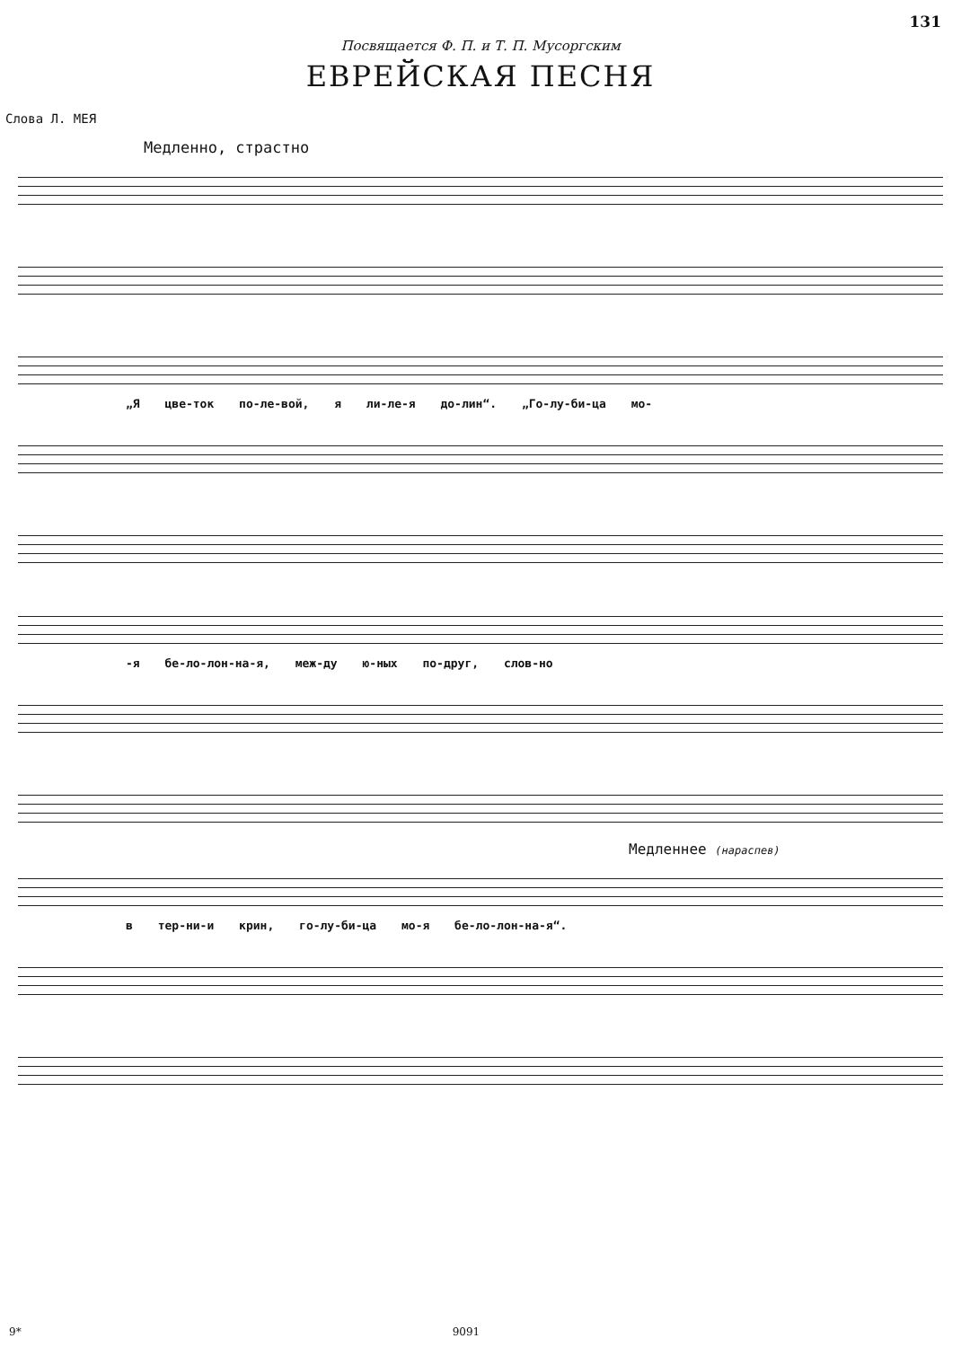131
Посвящается Ф. П. и Т. П. Мусоргским
ЕВРЕЙСКАЯ ПЕСНЯ
Слова Л. МЕЯ
Медленно, страстно
„Я цве-ток по-ле-вой, я ли-ле-я до-лин“. „Го-лу-би-ца мо-
-я бе-ло-лон-на-я, меж-ду ю-ных по-друг, слов-но
Медленнее (нараспев)
в тер-ни-и крин, го-лу-би-ца мо-я бе-ло-лон-на-я“.
9* 9091